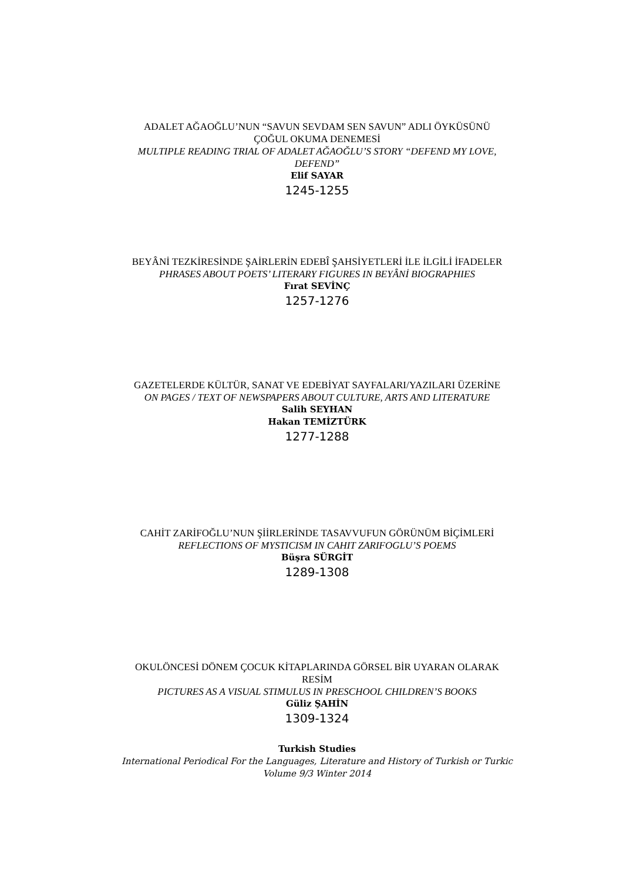ADALET AĞAOĞLU’NUN “SAVUN SEVDAM SEN SAVUN” ADLI ÖYKÜSÜNÜ ÇOĞUL OKUMA DENEMESİ
MULTIPLE READING TRIAL OF ADALET AĞAOĞLU’S STORY “DEFEND MY LOVE, DEFEND”
Elif SAYAR
1245-1255
BEYÂNİ TEZKİRESİNDE ŞAİRLERİN EDEBÎ ŞAHSİYETLERİ İLE İLGİLİ İFADELER
PHRASES ABOUT POETS’ LITERARY FIGURES IN BEYÂNİ BIOGRAPHIES
Fırat SEVİNÇ
1257-1276
GAZETELERDE KÜLTÜR, SANAT VE EDEBİYAT SAYFALARI/YAZILARI ÜZERİNE
ON PAGES / TEXT OF NEWSPAPERS ABOUT CULTURE, ARTS AND LITERATURE
Salih SEYHAN
Hakan TEMİZTÜRK
1277-1288
CAHİT ZARİFOĞLU’NUN ŞİİRLERİNDE TASAVVUFUN GÖRÜNÜM BİÇİMLERİ
REFLECTIONS OF MYSTICISM IN CAHIT ZARIFOGLU’S POEMS
Büşra SÜRGİT
1289-1308
OKULÖNCESİ DÖNEM ÇOCUK KİTAPLARINDA GÖRSEL BİR UYARAN OLARAK RESİM
PICTURES AS A VISUAL STIMULUS IN PRESCHOOL CHILDREN’S BOOKS
Güliz ŞAHİN
1309-1324
Turkish Studies
International Periodical For the Languages, Literature and History of Turkish or Turkic
Volume 9/3 Winter 2014